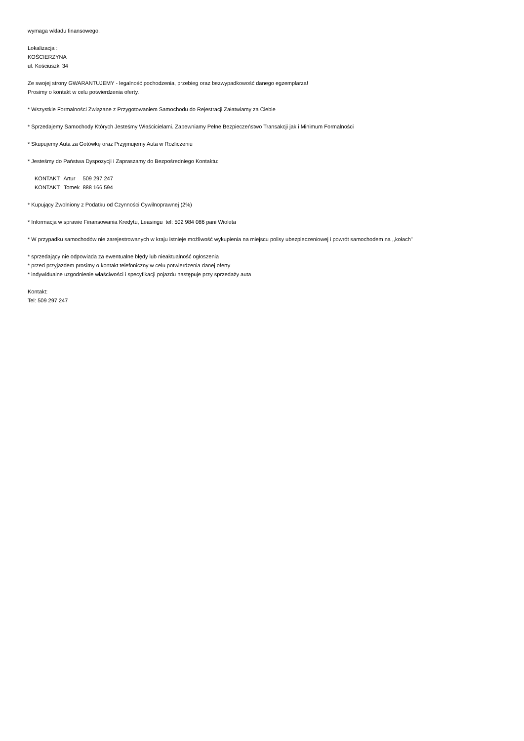wymaga wkładu finansowego.
Lokalizacja :
KOŚCIERZYNA
ul. Kościuszki 34
Ze swojej strony GWARANTUJEMY - legalność pochodzenia, przebieg oraz bezwypadkowość danego egzemplarza!
Prosimy o kontakt w celu potwierdzenia oferty.
* Wszystkie Formalności Związane z Przygotowaniem Samochodu do Rejestracji Załatwiamy za Ciebie
* Sprzedajemy Samochody Których Jesteśmy Właścicielami. Zapewniamy Pełne Bezpieczeństwo Transakcji jak i Minimum Formalności
* Skupujemy Auta za Gotówkę oraz Przyjmujemy Auta w Rozliczeniu
* Jesteśmy do Państwa Dyspozycji i Zapraszamy do Bezpośredniego Kontaktu:
KONTAKT: Artur 509 297 247
KONTAKT: Tomek 888 166 594
* Kupujący Zwolniony z Podatku od Czynności Cywilnoprawnej (2%)
* Informacja w sprawie Finansowania Kredytu, Leasingu tel: 502 984 086 pani Wioleta
* W przypadku samochodów nie zarejestrowanych w kraju istnieje możliwość wykupienia na miejscu polisy ubezpieczeniowej i powrót samochodem na ,,kołach"
* sprzedający nie odpowiada za ewentualne błędy lub nieaktualność ogłoszenia
* przed przyjazdem prosimy o kontakt telefoniczny w celu potwierdzenia danej oferty
* indywidualne uzgodnienie właściwości i specyfikacji pojazdu następuje przy sprzedaży auta
Kontakt:
Tel: 509 297 247